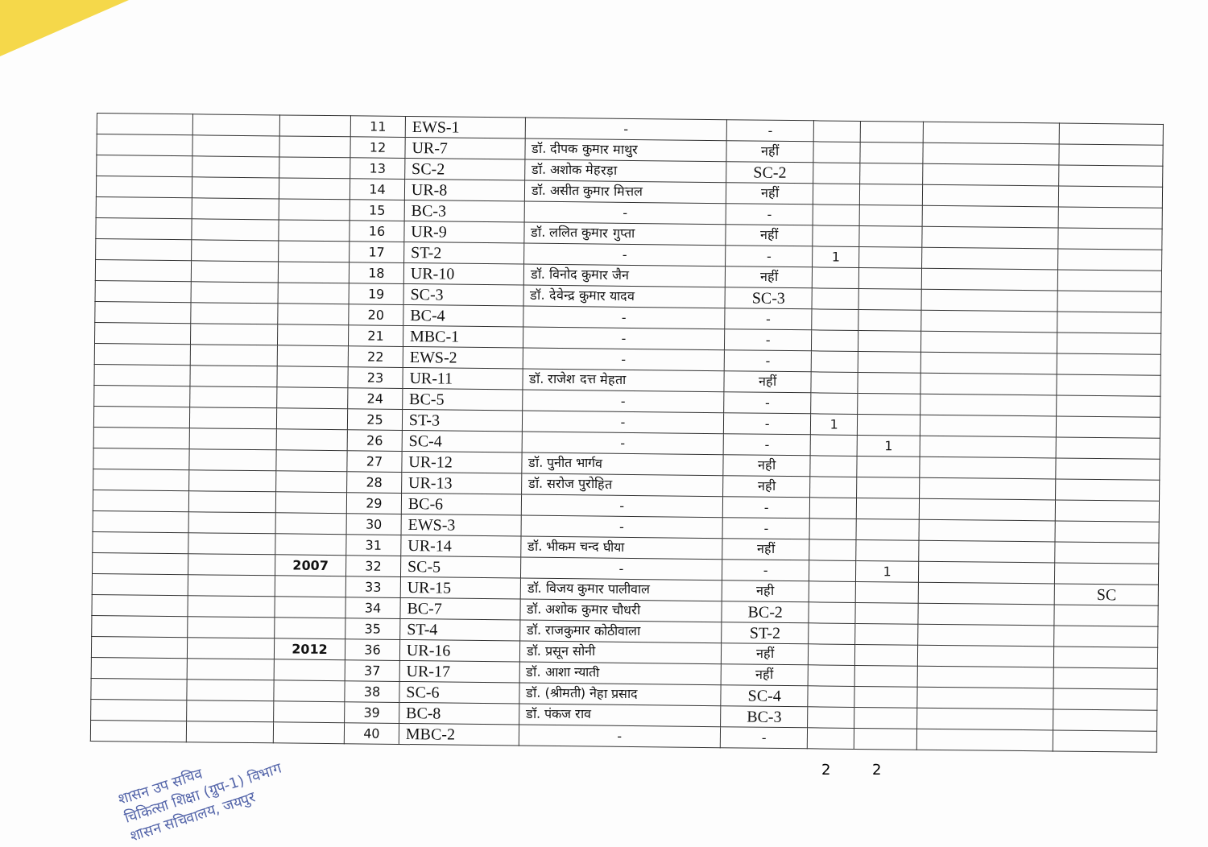| | | | 11 | EWS-1 | - | - | | | | |
| | | | 12 | UR-7 | डॉ. दीपक कुमार माथुर | नहीं | | | | |
| | | | 13 | SC-2 | डॉ. अशोक मेहरड़ा | SC-2 | | | | |
| | | | 14 | UR-8 | डॉ. असीत कुमार मित्तल | नहीं | | | | |
| | | | 15 | BC-3 | - | - | | | | |
| | | | 16 | UR-9 | डॉ. ललित कुमार गुप्ता | नहीं | | | | |
| | | | 17 | ST-2 | - | - | 1 | | | |
| | | | 18 | UR-10 | डॉ. विनोद कुमार जैन | नहीं | | | | |
| | | | 19 | SC-3 | डॉ. देवेन्द्र कुमार यादव | SC-3 | | | | |
| | | | 20 | BC-4 | - | - | | | | |
| | | | 21 | MBC-1 | - | - | | | | |
| | | | 22 | EWS-2 | - | - | | | | |
| | | | 23 | UR-11 | डॉ. राजेश दत्त मेहता | नहीं | | | | |
| | | | 24 | BC-5 | - | - | | | | |
| | | | 25 | ST-3 | - | - | 1 | | | |
| | | | 26 | SC-4 | - | - | | 1 | | |
| | | | 27 | UR-12 | डॉ. पुनीत भार्गव | नही | | | | |
| | | | 28 | UR-13 | डॉ. सरोज पुरोहित | नही | | | | |
| | | | 29 | BC-6 | - | - | | | | |
| | | | 30 | EWS-3 | - | - | | | | |
| | | | 31 | UR-14 | डॉ. भीकम चन्द घीया | नहीं | | | | |
| | | 2007 | 32 | SC-5 | - | - | | 1 | | |
| | | | 33 | UR-15 | डॉ. विजय कुमार पालीवाल | नही | | | | SC |
| | | | 34 | BC-7 | डॉ. अशोक कुमार चौधरी | BC-2 | | | | |
| | | | 35 | ST-4 | डॉ. राजकुमार कोठीवाला | ST-2 | | | | |
| | | 2012 | 36 | UR-16 | डॉ. प्रसून सोनी | नहीं | | | | |
| | | | 37 | UR-17 | डॉ. आशा न्याती | नहीं | | | | |
| | | | 38 | SC-6 | डॉ. (श्रीमती) नेहा प्रसाद | SC-4 | | | | |
| | | | 39 | BC-8 | डॉ. पंकज राव | BC-3 | | | | |
| | | | 40 | MBC-2 | - | - | | | | |
2 2
शासन उप सचिव
चिकित्सा शिक्षा (ग्रुप-1) विभाग
शासन सचिवालय, जयपुर